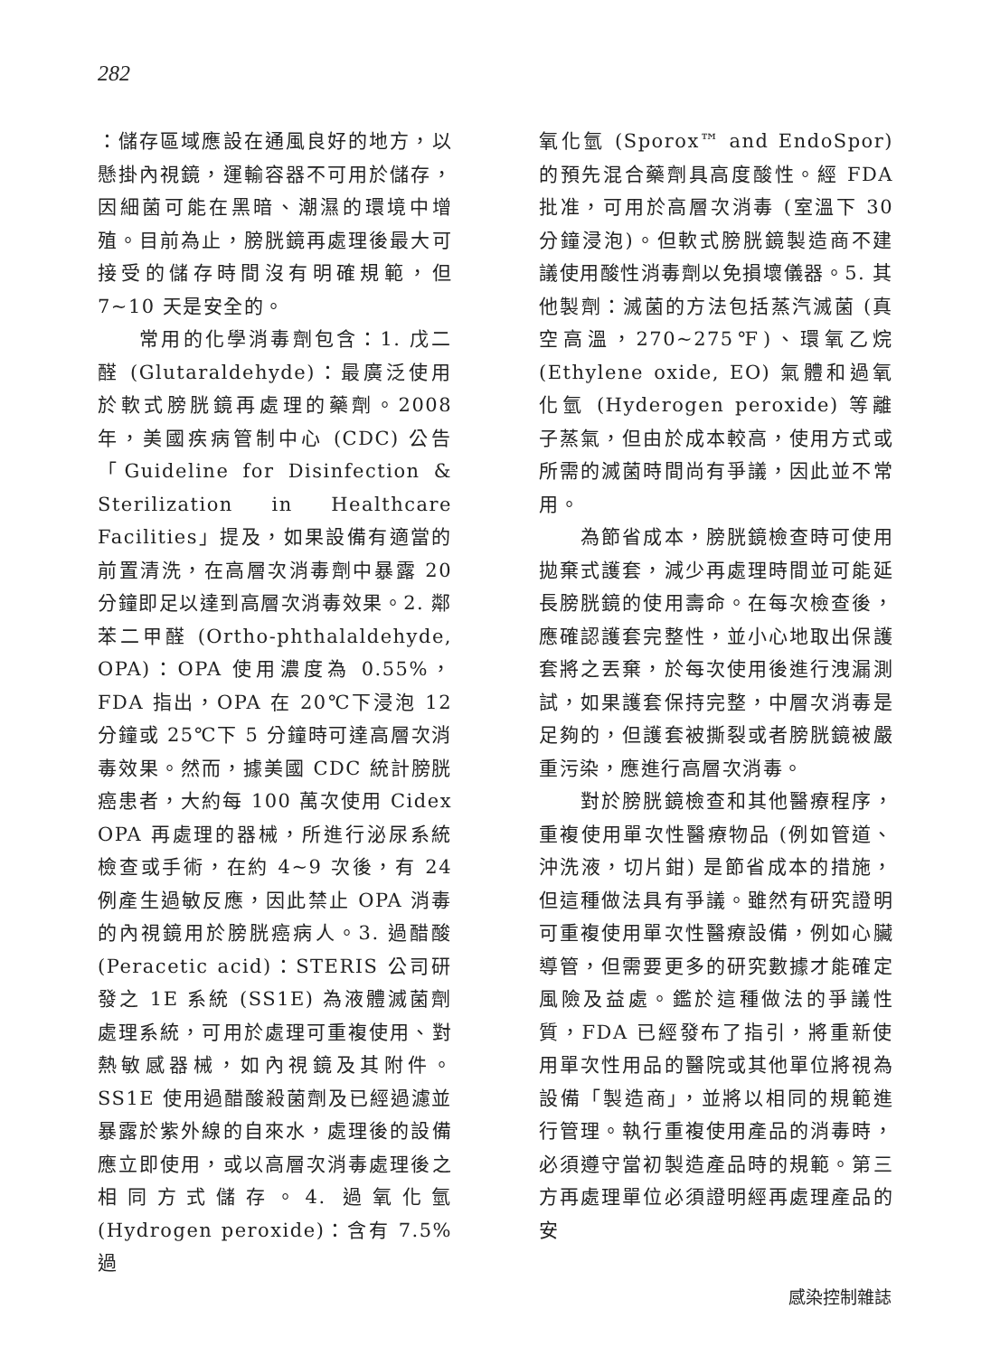282
：儲存區域應設在通風良好的地方，以懸掛內視鏡，運輸容器不可用於儲存，因細菌可能在黑暗、潮濕的環境中增殖。目前為止，膀胱鏡再處理後最大可接受的儲存時間沒有明確規範，但 7~10 天是安全的。
常用的化學消毒劑包含：1. 戊二醛 (Glutaraldehyde)：最廣泛使用於軟式膀胱鏡再處理的藥劑。2008 年，美國疾病管制中心 (CDC) 公告「Guideline for Disinfection & Sterilization in Healthcare Facilities」提及，如果設備有適當的前置清洗，在高層次消毒劑中暴露 20 分鐘即足以達到高層次消毒效果。2. 鄰苯二甲醛 (Ortho-phthalaldehyde, OPA)：OPA 使用濃度為 0.55%，FDA 指出，OPA 在 20℃下浸泡 12 分鐘或 25℃下 5 分鐘時可達高層次消毒效果。然而，據美國 CDC 統計膀胱癌患者，大約每 100 萬次使用 Cidex OPA 再處理的器械，所進行泌尿系統檢查或手術，在約 4~9 次後，有 24 例產生過敏反應，因此禁止 OPA 消毒的內視鏡用於膀胱癌病人。3. 過醋酸 (Peracetic acid)：STERIS 公司研發之 1E 系統 (SS1E) 為液體滅菌劑處理系統，可用於處理可重複使用、對熱敏感器械，如內視鏡及其附件。SS1E 使用過醋酸殺菌劑及已經過濾並暴露於紫外線的自來水，處理後的設備應立即使用，或以高層次消毒處理後之相同方式儲存。4. 過氧化氫 (Hydrogen peroxide)：含有 7.5% 過
氧化氫 (Sporox™ and EndoSpor) 的預先混合藥劑具高度酸性。經 FDA 批准，可用於高層次消毒 (室溫下 30 分鐘浸泡)。但軟式膀胱鏡製造商不建議使用酸性消毒劑以免損壞儀器。5. 其他製劑：滅菌的方法包括蒸汽滅菌 (真空高溫，270~275℉)、環氧乙烷 (Ethylene oxide, EO) 氣體和過氧化氫 (Hyderogen peroxide) 等離子蒸氣，但由於成本較高，使用方式或所需的滅菌時間尚有爭議，因此並不常用。
為節省成本，膀胱鏡檢查時可使用拋棄式護套，減少再處理時間並可能延長膀胱鏡的使用壽命。在每次檢查後，應確認護套完整性，並小心地取出保護套將之丟棄，於每次使用後進行洩漏測試，如果護套保持完整，中層次消毒是足夠的，但護套被撕裂或者膀胱鏡被嚴重污染，應進行高層次消毒。
對於膀胱鏡檢查和其他醫療程序，重複使用單次性醫療物品 (例如管道、沖洗液，切片鉗) 是節省成本的措施，但這種做法具有爭議。雖然有研究證明可重複使用單次性醫療設備，例如心臟導管，但需要更多的研究數據才能確定風險及益處。鑑於這種做法的爭議性質，FDA 已經發布了指引，將重新使用單次性用品的醫院或其他單位將視為設備「製造商」，並將以相同的規範進行管理。執行重複使用產品的消毒時，必須遵守當初製造產品時的規範。第三方再處理單位必須證明經再處理產品的安
感染控制雜誌